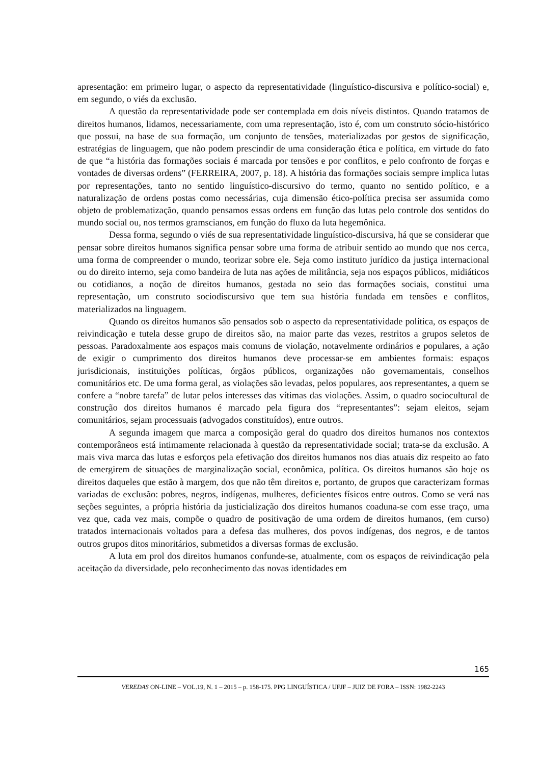apresentação: em primeiro lugar, o aspecto da representatividade (linguístico-discursiva e político-social) e, em segundo, o viés da exclusão.
A questão da representatividade pode ser contemplada em dois níveis distintos. Quando tratamos de direitos humanos, lidamos, necessariamente, com uma representação, isto é, com um construto sócio-histórico que possui, na base de sua formação, um conjunto de tensões, materializadas por gestos de significação, estratégias de linguagem, que não podem prescindir de uma consideração ética e política, em virtude do fato de que “a história das formações sociais é marcada por tensões e por conflitos, e pelo confronto de forças e vontades de diversas ordens” (FERREIRA, 2007, p. 18). A história das formações sociais sempre implica lutas por representações, tanto no sentido linguístico-discursivo do termo, quanto no sentido político, e a naturalização de ordens postas como necessárias, cuja dimensão ético-política precisa ser assumida como objeto de problematização, quando pensamos essas ordens em função das lutas pelo controle dos sentidos do mundo social ou, nos termos gramscianos, em função do fluxo da luta hegemônica.
Dessa forma, segundo o viés de sua representatividade linguístico-discursiva, há que se considerar que pensar sobre direitos humanos significa pensar sobre uma forma de atribuir sentido ao mundo que nos cerca, uma forma de compreender o mundo, teorizar sobre ele. Seja como instituto jurídico da justiça internacional ou do direito interno, seja como bandeira de luta nas ações de militância, seja nos espaços públicos, midiáticos ou cotidianos, a noção de direitos humanos, gestada no seio das formações sociais, constitui uma representação, um construto sociodiscursivo que tem sua história fundada em tensões e conflitos, materializados na linguagem.
Quando os direitos humanos são pensados sob o aspecto da representatividade política, os espaços de reivindicação e tutela desse grupo de direitos são, na maior parte das vezes, restritos a grupos seletos de pessoas. Paradoxalmente aos espaços mais comuns de violação, notavelmente ordinários e populares, a ação de exigir o cumprimento dos direitos humanos deve processar-se em ambientes formais: espaços jurisdicionais, instituições políticas, órgãos públicos, organizações não governamentais, conselhos comunitários etc. De uma forma geral, as violações são levadas, pelos populares, aos representantes, a quem se confere a “nobre tarefa” de lutar pelos interesses das vítimas das violações. Assim, o quadro sociocultural de construção dos direitos humanos é marcado pela figura dos “representantes”: sejam eleitos, sejam comunitários, sejam processuais (advogados constituídos), entre outros.
A segunda imagem que marca a composição geral do quadro dos direitos humanos nos contextos contemporâneos está intimamente relacionada à questão da representatividade social; trata-se da exclusão. A mais viva marca das lutas e esforços pela efetivação dos direitos humanos nos dias atuais diz respeito ao fato de emergirem de situações de marginalização social, econômica, política. Os direitos humanos são hoje os direitos daqueles que estão à margem, dos que não têm direitos e, portanto, de grupos que caracterizam formas variadas de exclusão: pobres, negros, indígenas, mulheres, deficientes físicos entre outros. Como se verá nas seções seguintes, a própria história da justicialização dos direitos humanos coaduna-se com esse traço, uma vez que, cada vez mais, compõe o quadro de positivação de uma ordem de direitos humanos, (em curso) tratados internacionais voltados para a defesa das mulheres, dos povos indígenas, dos negros, e de tantos outros grupos ditos minoritários, submetidos a diversas formas de exclusão.
A luta em prol dos direitos humanos confunde-se, atualmente, com os espaços de reivindicação pela aceitação da diversidade, pelo reconhecimento das novas identidades em
165
VEREDAS ON-LINE – VOL.19, N. 1 – 2015 – p. 158-175. PPG LINGUÍSTICA / UFJF – JUIZ DE FORA – ISSN: 1982-2243